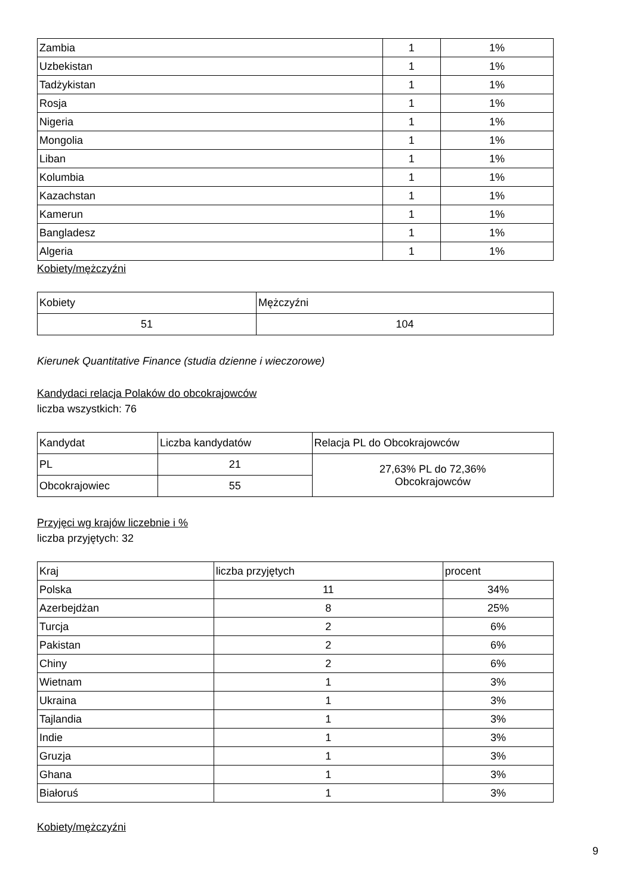| Zambia | 1 | 1% |
| Uzbekistan | 1 | 1% |
| Tadżykistan | 1 | 1% |
| Rosja | 1 | 1% |
| Nigeria | 1 | 1% |
| Mongolia | 1 | 1% |
| Liban | 1 | 1% |
| Kolumbia | 1 | 1% |
| Kazachstan | 1 | 1% |
| Kamerun | 1 | 1% |
| Bangladesz | 1 | 1% |
| Algeria | 1 | 1% |
Kobiety/mężczyźni
| Kobiety | Mężczyźni |
| 51 | 104 |
Kierunek Quantitative Finance (studia dzienne i wieczorowe)
Kandydaci relacja Polaków do obcokrajowców
liczba wszystkich: 76
| Kandydat | Liczba kandydatów | Relacja PL do Obcokrajowców |
| PL | 21 | 27,63% PL do 72,36% Obcokrajowców |
| Obcokrajowiec | 55 | |
Przyjęci wg krajów liczebnie i %
liczba przyjętych: 32
| Kraj | liczba przyjętych | procent |
| Polska | 11 | 34% |
| Azerbejdżan | 8 | 25% |
| Turcja | 2 | 6% |
| Pakistan | 2 | 6% |
| Chiny | 2 | 6% |
| Wietnam | 1 | 3% |
| Ukraina | 1 | 3% |
| Tajlandia | 1 | 3% |
| Indie | 1 | 3% |
| Gruzja | 1 | 3% |
| Ghana | 1 | 3% |
| Białoruś | 1 | 3% |
Kobiety/mężczyźni
9